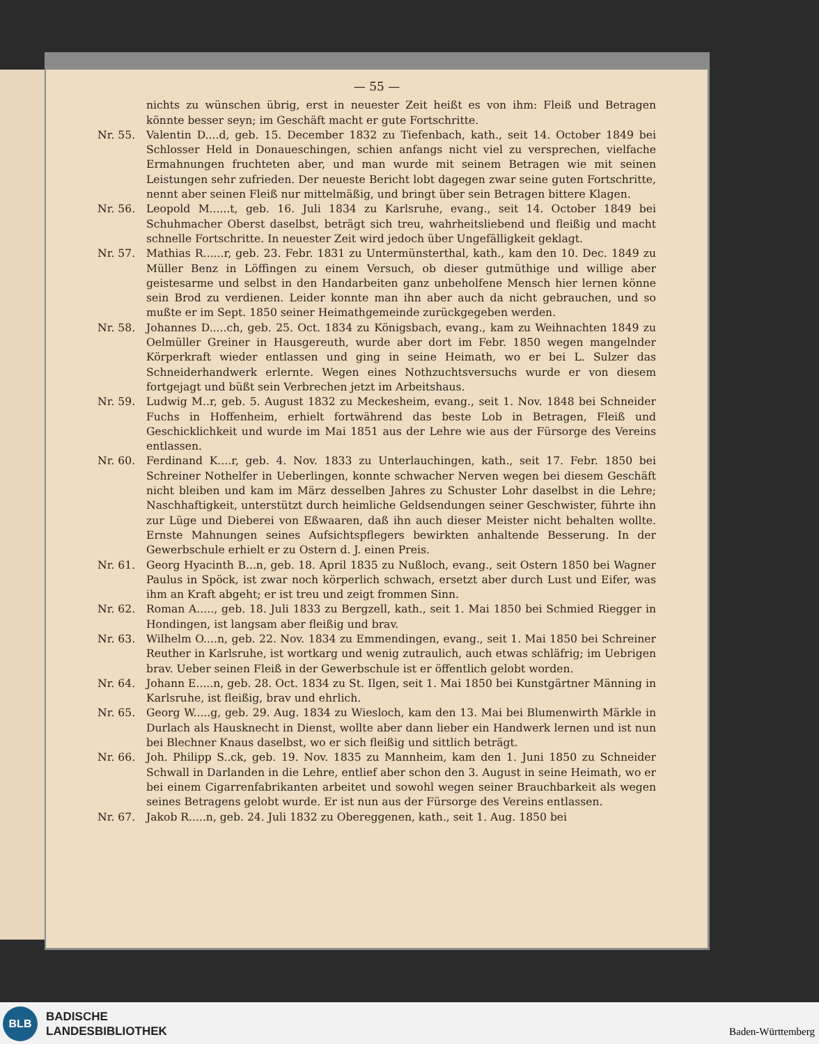— 55 —
nichts zu wünschen übrig, erst in neuester Zeit heißt es von ihm: Fleiß und Betragen könnte besser seyn; im Geschäft macht er gute Fortschritte.
Nr. 55. Valentin D....d, geb. 15. December 1832 zu Tiefenbach, kath., seit 14. October 1849 bei Schlosser Held in Donaueschingen, schien anfangs nicht viel zu versprechen, vielfache Ermahnungen fruchteten aber, und man wurde mit seinem Betragen wie mit seinen Leistungen sehr zufrieden. Der neueste Bericht lobt dagegen zwar seine guten Fortschritte, nennt aber seinen Fleiß nur mittelmäßig, und bringt über sein Betragen bittere Klagen.
Nr. 56. Leopold M......t, geb. 16. Juli 1834 zu Karlsruhe, evang., seit 14. October 1849 bei Schuhmacher Oberst daselbst, beträgt sich treu, wahrheitsliebend und fleißig und macht schnelle Fortschritte. In neuester Zeit wird jedoch über Ungefälligkeit geklagt.
Nr. 57. Mathias R......r, geb. 23. Febr. 1831 zu Untermünsterthal, kath., kam den 10. Dec. 1849 zu Müller Benz in Löffingen zu einem Versuch, ob dieser gutmüthige und willige aber geistesarme und selbst in den Handarbeiten ganz unbeholfene Mensch hier lernen könne sein Brod zu verdienen. Leider konnte man ihn aber auch da nicht gebrauchen, und so mußte er im Sept. 1850 seiner Heimathgemeinde zurückgegeben werden.
Nr. 58. Johannes D.....ch, geb. 25. Oct. 1834 zu Königsbach, evang., kam zu Weihnachten 1849 zu Oelmüller Greiner in Hausgereuth, wurde aber dort im Febr. 1850 wegen mangelnder Körperkraft wieder entlassen und ging in seine Heimath, wo er bei L. Sulzer das Schneiderhandwerk erlernte. Wegen eines Nothzuchtsversuchs wurde er von diesem fortgejagt und büßt sein Verbrechen jetzt im Arbeitshaus.
Nr. 59. Ludwig M..r, geb. 5. August 1832 zu Meckesheim, evang., seit 1. Nov. 1848 bei Schneider Fuchs in Hoffenheim, erhielt fortwährend das beste Lob in Betragen, Fleiß und Geschicklichkeit und wurde im Mai 1851 aus der Lehre wie aus der Fürsorge des Vereins entlassen.
Nr. 60. Ferdinand K....r, geb. 4. Nov. 1833 zu Unterlauchingen, kath., seit 17. Febr. 1850 bei Schreiner Nothelfer in Ueberlingen, konnte schwacher Nerven wegen bei diesem Geschäft nicht bleiben und kam im März desselben Jahres zu Schuster Lohr daselbst in die Lehre; Naschhaftigkeit, unterstützt durch heimliche Geldsendungen seiner Geschwister, führte ihn zur Lüge und Dieberei von Eßwaaren, daß ihn auch dieser Meister nicht behalten wollte. Ernste Mahnungen seines Aufsichtspflegers bewirkten anhaltende Besserung. In der Gewerbschule erhielt er zu Ostern d. J. einen Preis.
Nr. 61. Georg Hyacinth B...n, geb. 18. April 1835 zu Nußloch, evang., seit Ostern 1850 bei Wagner Paulus in Spöck, ist zwar noch körperlich schwach, ersetzt aber durch Lust und Eifer, was ihm an Kraft abgeht; er ist treu und zeigt frommen Sinn.
Nr. 62. Roman A....., geb. 18. Juli 1833 zu Bergzell, kath., seit 1. Mai 1850 bei Schmied Riegger in Hondingen, ist langsam aber fleißig und brav.
Nr. 63. Wilhelm O....n, geb. 22. Nov. 1834 zu Emmendingen, evang., seit 1. Mai 1850 bei Schreiner Reuther in Karlsruhe, ist wortkarg und wenig zutraulich, auch etwas schläfrig; im Uebrigen brav. Ueber seinen Fleiß in der Gewerbschule ist er öffentlich gelobt worden.
Nr. 64. Johann E.....n, geb. 28. Oct. 1834 zu St. Ilgen, seit 1. Mai 1850 bei Kunstgärtner Männing in Karlsruhe, ist fleißig, brav und ehrlich.
Nr. 65. Georg W.....g, geb. 29. Aug. 1834 zu Wiesloch, kam den 13. Mai bei Blumenwirth Märkle in Durlach als Hausknecht in Dienst, wollte aber dann lieber ein Handwerk lernen und ist nun bei Blechner Knaus daselbst, wo er sich fleißig und sittlich beträgt.
Nr. 66. Joh. Philipp S..ck, geb. 19. Nov. 1835 zu Mannheim, kam den 1. Juni 1850 zu Schneider Schwall in Darlanden in die Lehre, entlief aber schon den 3. August in seine Heimath, wo er bei einem Cigarrenfabrikanten arbeitet und sowohl wegen seiner Brauchbarkeit als wegen seines Betragens gelobt wurde. Er ist nun aus der Fürsorge des Vereins entlassen.
Nr. 67. Jakob R.....n, geb. 24. Juli 1832 zu Obereggenen, kath., seit 1. Aug. 1850 bei
BLB
BADISCHE
LANDESBIBLIOTHEK
Baden-Württemberg